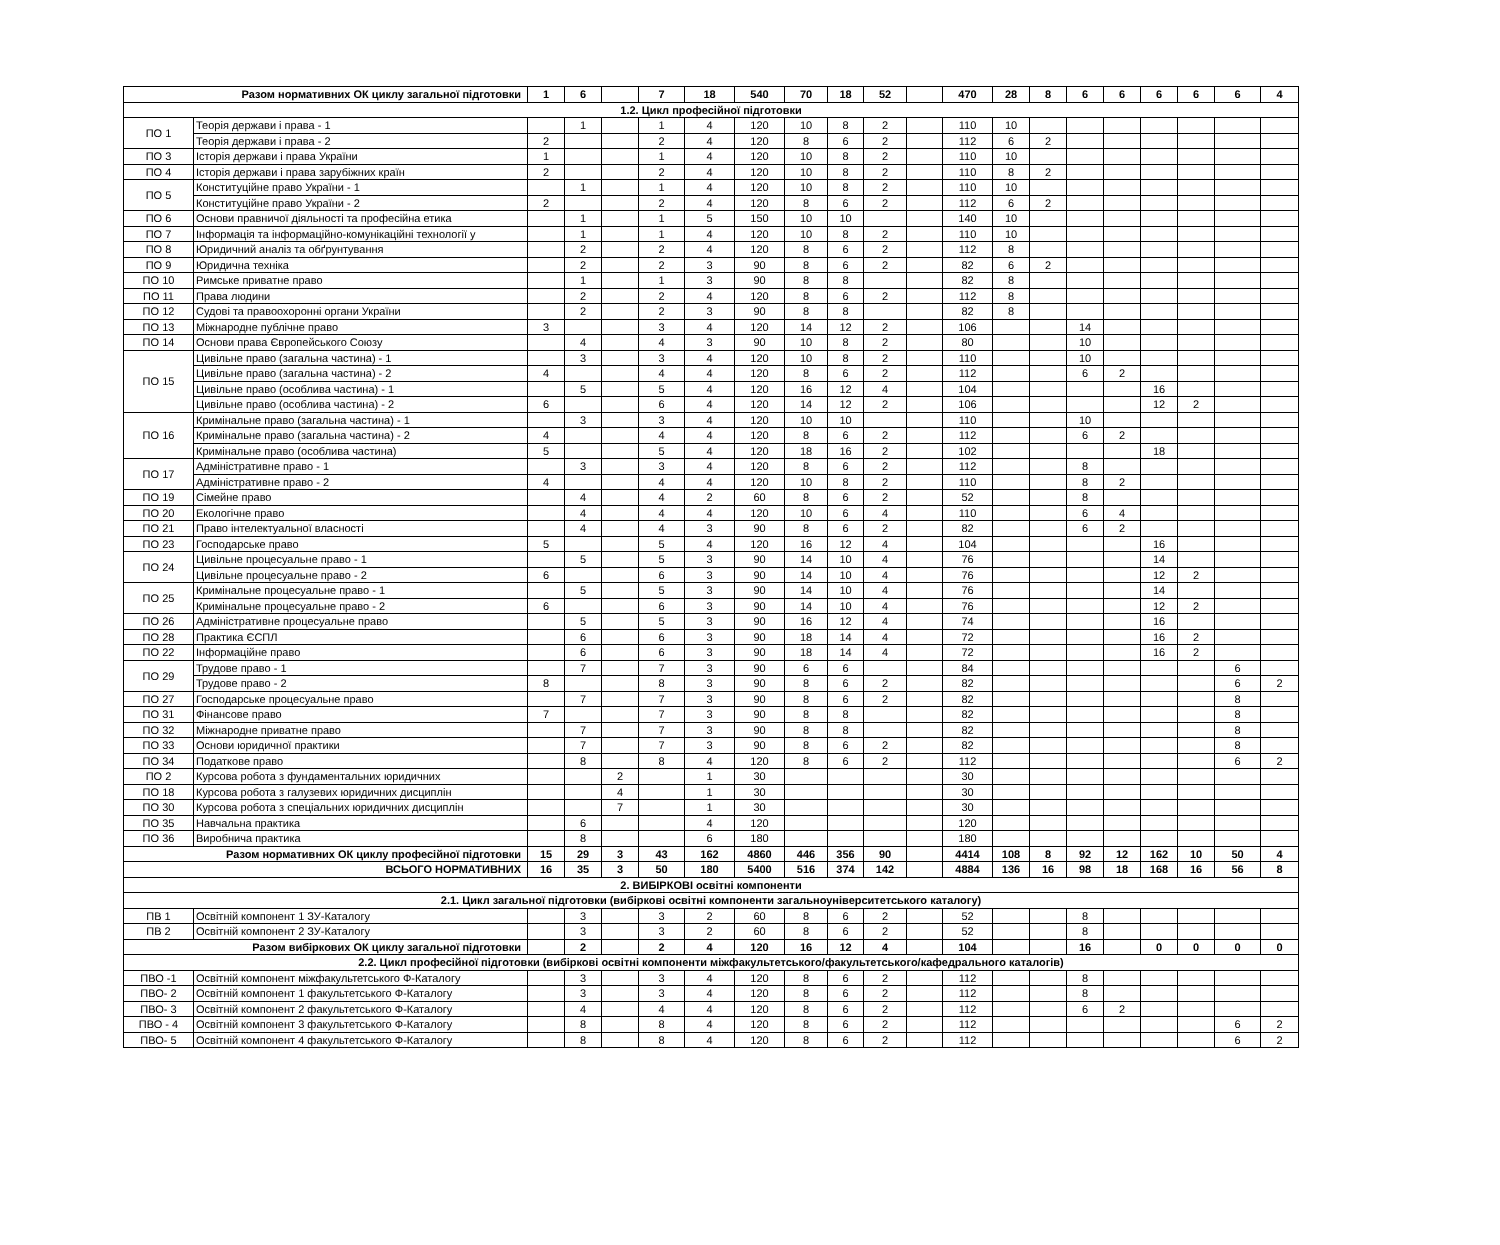| Разом нормативних ОК циклу загальної підготовки | | 1 | 6 | | 7 | 18 | 540 | 70 | 18 | 52 | | 470 | 28 | 8 | 6 | 6 | 6 | 6 | 6 | 4 |
| 1.2. Цикл професійної підготовки | | | | | | | | | | | | | | | | | | | | |
| ПО 1 | Теорія держави і права - 1 | | 1 | | 1 | 4 | 120 | 10 | 8 | 2 | | 110 | 10 | | | | | | | |
| | Теорія держави і права - 2 | 2 | | | 2 | 4 | 120 | 8 | 6 | 2 | | 112 | 6 | 2 | | | | | | |
| ПО 3 | Історія держави і права України | 1 | | | 1 | 4 | 120 | 10 | 8 | 2 | | 110 | 10 | | | | | | | |
| ПО 4 | Історія держави і права зарубіжних країн | 2 | | | 2 | 4 | 120 | 10 | 8 | 2 | | 110 | 8 | 2 | | | | | | |
| ПО 5 | Конституційне право України - 1 | | 1 | | 1 | 4 | 120 | 10 | 8 | 2 | | 110 | 10 | | | | | | | |
| | Конституційне право України - 2 | 2 | | | 2 | 4 | 120 | 8 | 6 | 2 | | 112 | 6 | 2 | | | | | | |
| ПО 6 | Основи правничої діяльності та професійна етика | | 1 | | 1 | 5 | 150 | 10 | 10 | | | 140 | 10 | | | | | | | |
| ПО 7 | Інформація та інформаційно-комунікаційні технології у | | 1 | | 1 | 4 | 120 | 10 | 8 | 2 | | 110 | 10 | | | | | | | |
| ПО 8 | Юридичний аналіз та обґрунтування | | 2 | | 2 | 4 | 120 | 8 | 6 | 2 | | 112 | 8 | | | | | | | |
| ПО 9 | Юридична техніка | | 2 | | 2 | 3 | 90 | 8 | 6 | 2 | | 82 | 6 | 2 | | | | | | |
| ПО 10 | Римське приватне право | | 1 | | 1 | 3 | 90 | 8 | 8 | | | 82 | 8 | | | | | | | |
| ПО 11 | Права людини | | 2 | | 2 | 4 | 120 | 8 | 6 | 2 | | 112 | 8 | | | | | | | |
| ПО 12 | Судові та правоохоронні органи України | | 2 | | 2 | 3 | 90 | 8 | 8 | | | 82 | 8 | | | | | | | |
| ПО 13 | Міжнародне публічне право | 3 | | | 3 | 4 | 120 | 14 | 12 | 2 | | 106 | | | 14 | | | | | |
| ПО 14 | Основи права Європейського Союзу | | 4 | | 4 | 3 | 90 | 10 | 8 | 2 | | 80 | | | 10 | | | | | |
| ПО 15 | Цивільне право (загальна частина) - 1 | | 3 | | 3 | 4 | 120 | 10 | 8 | 2 | | 110 | | | 10 | | | | | |
| | Цивільне право (загальна частина) - 2 | 4 | | | 4 | 4 | 120 | 8 | 6 | 2 | | 112 | | | 6 | 2 | | | | |
| | Цивільне право (особлива частина) - 1 | | 5 | | 5 | 4 | 120 | 16 | 12 | 4 | | 104 | | | | | 16 | | | |
| | Цивільне право (особлива частина) - 2 | 6 | | | 6 | 4 | 120 | 14 | 12 | 2 | | 106 | | | | | 12 | 2 | | |
| ПО 16 | Кримінальне право (загальна частина) - 1 | | 3 | | 3 | 4 | 120 | 10 | 10 | | | 110 | | | 10 | | | | | |
| | Кримінальне право (загальна частина) - 2 | 4 | | | 4 | 4 | 120 | 8 | 6 | 2 | | 112 | | | 6 | 2 | | | | |
| | Кримінальне право (особлива частина) | 5 | | | 5 | 4 | 120 | 18 | 16 | 2 | | 102 | | | | | 18 | | | |
| ПО 17 | Адміністративне право - 1 | | 3 | | 3 | 4 | 120 | 8 | 6 | 2 | | 112 | | | 8 | | | | | |
| | Адміністративне право - 2 | 4 | | | 4 | 4 | 120 | 10 | 8 | 2 | | 110 | | | 8 | 2 | | | | |
| ПО 19 | Сімейне право | | 4 | | 4 | 2 | 60 | 8 | 6 | 2 | | 52 | | | 8 | | | | | |
| ПО 20 | Екологічне право | | 4 | | 4 | 4 | 120 | 10 | 6 | 4 | | 110 | | | 6 | 4 | | | | |
| ПО 21 | Право інтелектуальної власності | | 4 | | 4 | 3 | 90 | 8 | 6 | 2 | | 82 | | | 6 | 2 | | | | |
| ПО 23 | Господарське право | 5 | | | 5 | 4 | 120 | 16 | 12 | 4 | | 104 | | | | | 16 | | | |
| ПО 24 | Цивільне процесуальне право - 1 | | 5 | | 5 | 3 | 90 | 14 | 10 | 4 | | 76 | | | | | 14 | | | |
| | Цивільне процесуальне право - 2 | 6 | | | 6 | 3 | 90 | 14 | 10 | 4 | | 76 | | | | | 12 | 2 | | |
| ПО 25 | Кримінальне процесуальне право - 1 | | 5 | | 5 | 3 | 90 | 14 | 10 | 4 | | 76 | | | | | 14 | | | |
| | Кримінальне процесуальне право - 2 | 6 | | | 6 | 3 | 90 | 14 | 10 | 4 | | 76 | | | | | 12 | 2 | | |
| ПО 26 | Адміністративне процесуальне право | | 5 | | 5 | 3 | 90 | 16 | 12 | 4 | | 74 | | | | | 16 | | | |
| ПО 28 | Практика ЄСПЛ | | 6 | | 6 | 3 | 90 | 18 | 14 | 4 | | 72 | | | | | 16 | 2 | | |
| ПО 22 | Інформаційне право | | 6 | | 6 | 3 | 90 | 18 | 14 | 4 | | 72 | | | | | 16 | 2 | | |
| ПО 29 | Трудове право - 1 | | 7 | | 7 | 3 | 90 | 6 | 6 | | | 84 | | | | | | | 6 | |
| | Трудове право - 2 | 8 | | | 8 | 3 | 90 | 8 | 6 | 2 | | 82 | | | | | | | 6 | 2 |
| ПО 27 | Господарське процесуальне право | | 7 | | 7 | 3 | 90 | 8 | 6 | 2 | | 82 | | | | | | | 8 | |
| ПО 31 | Фінансове право | 7 | | | 7 | 3 | 90 | 8 | 8 | | | 82 | | | | | | | 8 | |
| ПО 32 | Міжнародне приватне право | | 7 | | 7 | 3 | 90 | 8 | 8 | | | 82 | | | | | | | 8 | |
| ПО 33 | Основи юридичної практики | | 7 | | 7 | 3 | 90 | 8 | 6 | 2 | | 82 | | | | | | | 8 | |
| ПО 34 | Податкове право | | 8 | | 8 | 4 | 120 | 8 | 6 | 2 | | 112 | | | | | | | 6 | 2 |
| ПО 2 | Курсова робота з фундаментальних юридичних | | | 2 | | 1 | 30 | | | | | 30 | | | | | | | | |
| ПО 18 | Курсова робота з галузевих юридичних дисциплін | | | 4 | | 1 | 30 | | | | | 30 | | | | | | | | |
| ПО 30 | Курсова робота з спеціальних юридичних дисциплін | | | 7 | | 1 | 30 | | | | | 30 | | | | | | | | |
| ПО 35 | Навчальна практика | | 6 | | | 4 | 120 | | | | | 120 | | | | | | | | |
| ПО 36 | Виробнича практика | | 8 | | | 6 | 180 | | | | | 180 | | | | | | | | |
| Разом нормативних ОК циклу професійної підготовки | | 15 | 29 | 3 | 43 | 162 | 4860 | 446 | 356 | 90 | | 4414 | 108 | 8 | 92 | 12 | 162 | 10 | 50 | 4 |
| ВСЬОГО НОРМАТИВНИХ | | 16 | 35 | 3 | 50 | 180 | 5400 | 516 | 374 | 142 | | 4884 | 136 | 16 | 98 | 18 | 168 | 16 | 56 | 8 |
| 2. ВИБІРКОВІ освітні компоненти | | | | | | | | | | | | | | | | | | | | |
| 2.1. Цикл загальної підготовки (вибіркові освітні компоненти загальноуніверситетського каталогу) | | | | | | | | | | | | | | | | | | | | |
| ПВ 1 | Освітній компонент 1 ЗУ-Каталогу | | 3 | | 3 | 2 | 60 | 8 | 6 | 2 | | 52 | | | 8 | | | | | |
| ПВ 2 | Освітній компонент 2 ЗУ-Каталогу | | 3 | | 3 | 2 | 60 | 8 | 6 | 2 | | 52 | | | 8 | | | | | |
| Разом вибіркових ОК циклу загальної підготовки | | | 2 | | 2 | 4 | 120 | 16 | 12 | 4 | | 104 | | | 16 | | 0 | 0 | 0 | 0 |
| 2.2. Цикл професійної підготовки (вибіркові освітні компоненти міжфакультетського/факультетського/кафедрального каталогів) | | | | | | | | | | | | | | | | | | | | |
| ПВО -1 | Освітній компонент міжфакультетського Ф-Каталогу | | 3 | | 3 | 4 | 120 | 8 | 6 | 2 | | 112 | | | 8 | | | | | |
| ПВО- 2 | Освітній компонент 1 факультетського Ф-Каталогу | | 3 | | 3 | 4 | 120 | 8 | 6 | 2 | | 112 | | | 8 | | | | | |
| ПВО- 3 | Освітній компонент 2 факультетського Ф-Каталогу | | 4 | | 4 | 4 | 120 | 8 | 6 | 2 | | 112 | | | 6 | 2 | | | | |
| ПВО - 4 | Освітній компонент 3 факультетського Ф-Каталогу | | 8 | | 8 | 4 | 120 | 8 | 6 | 2 | | 112 | | | | | | | 6 | 2 |
| ПВО- 5 | Освітній компонент 4 факультетського Ф-Каталогу | | 8 | | 8 | 4 | 120 | 8 | 6 | 2 | | 112 | | | | | | | 6 | 2 |